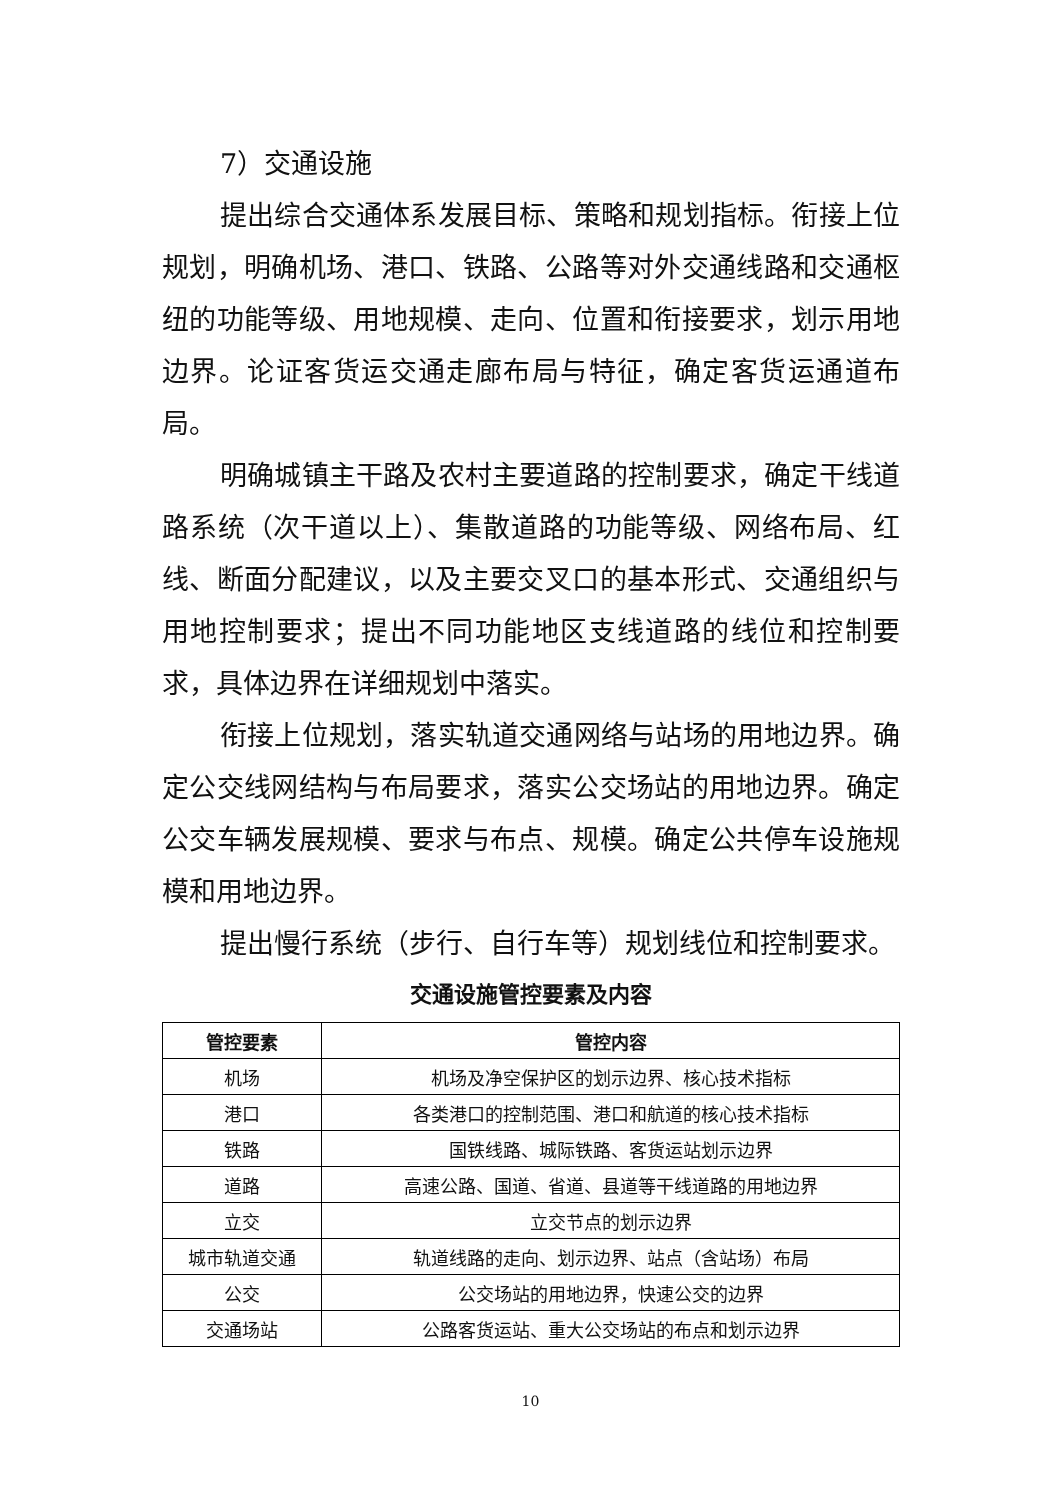7）交通设施
提出综合交通体系发展目标、策略和规划指标。衔接上位规划，明确机场、港口、铁路、公路等对外交通线路和交通枢纽的功能等级、用地规模、走向、位置和衔接要求，划示用地边界。论证客货运交通走廊布局与特征，确定客货运通道布局。
明确城镇主干路及农村主要道路的控制要求，确定干线道路系统（次干道以上）、集散道路的功能等级、网络布局、红线、断面分配建议，以及主要交叉口的基本形式、交通组织与用地控制要求；提出不同功能地区支线道路的线位和控制要求，具体边界在详细规划中落实。
衔接上位规划，落实轨道交通网络与站场的用地边界。确定公交线网结构与布局要求，落实公交场站的用地边界。确定公交车辆发展规模、要求与布点、规模。确定公共停车设施规模和用地边界。
提出慢行系统（步行、自行车等）规划线位和控制要求。
交通设施管控要素及内容
| 管控要素 | 管控内容 |
| --- | --- |
| 机场 | 机场及净空保护区的划示边界、核心技术指标 |
| 港口 | 各类港口的控制范围、港口和航道的核心技术指标 |
| 铁路 | 国铁线路、城际铁路、客货运站划示边界 |
| 道路 | 高速公路、国道、省道、县道等干线道路的用地边界 |
| 立交 | 立交节点的划示边界 |
| 城市轨道交通 | 轨道线路的走向、划示边界、站点（含站场）布局 |
| 公交 | 公交场站的用地边界，快速公交的边界 |
| 交通场站 | 公路客货运站、重大公交场站的布点和划示边界 |
10